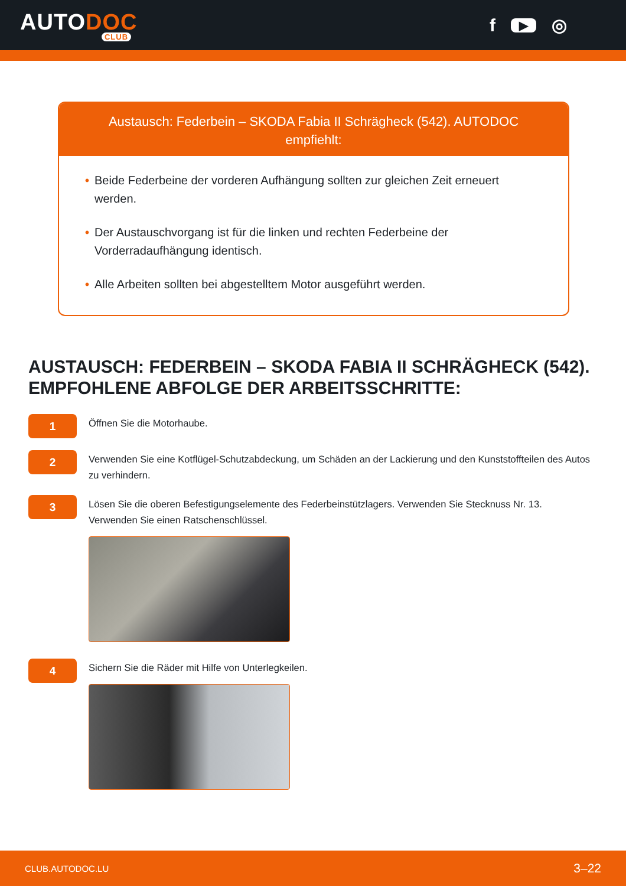AUTODOC
CLUB
f ▶ ◎
Austausch: Federbein – SKODA Fabia II Schrägheck (542). AUTODOC empfiehlt:
• Beide Federbeine der vorderen Aufhängung sollten zur gleichen Zeit erneuert werden.
• Der Austauschvorgang ist für die linken und rechten Federbeine der Vorderradaufhängung identisch.
• Alle Arbeiten sollten bei abgestelltem Motor ausgeführt werden.
AUSTAUSCH: FEDERBEIN – SKODA FABIA II SCHRÄGHECK (542). EMPFOHLENE ABFOLGE DER ARBEITSSCHRITTE:
1
Öffnen Sie die Motorhaube.
2
Verwenden Sie eine Kotflügel-Schutzabdeckung, um Schäden an der Lackierung und den Kunststoffteilen des Autos zu verhindern.
3
Lösen Sie die oberen Befestigungselemente des Federbeinstützlagers. Verwenden Sie Stecknuss Nr. 13. Verwenden Sie einen Ratschenschlüssel.
4
Sichern Sie die Räder mit Hilfe von Unterlegkeilen.
CLUB.AUTODOC.LU 3–22